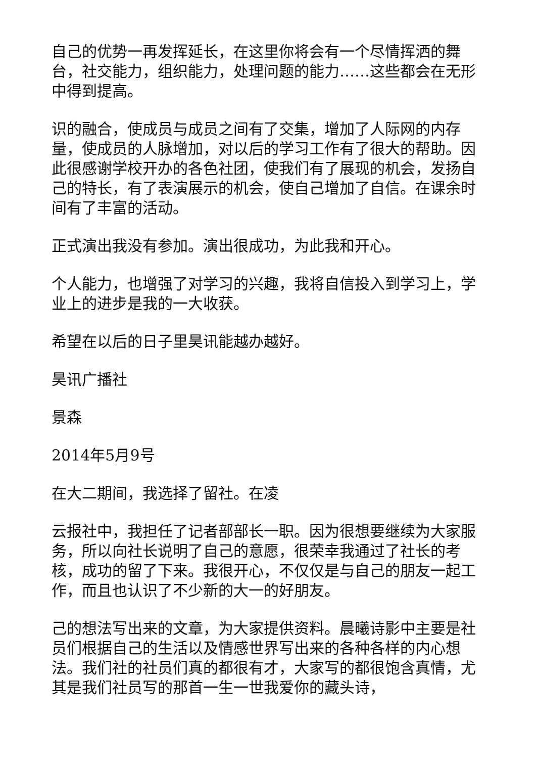自己的优势一再发挥延长，在这里你将会有一个尽情挥洒的舞台，社交能力，组织能力，处理问题的能力……这些都会在无形中得到提高。
识的融合，使成员与成员之间有了交集，增加了人际网的内存量，使成员的人脉增加，对以后的学习工作有了很大的帮助。因此很感谢学校开办的各色社团，使我们有了展现的机会，发扬自己的特长，有了表演展示的机会，使自己增加了自信。在课余时间有了丰富的活动。
正式演出我没有参加。演出很成功，为此我和开心。
个人能力，也增强了对学习的兴趣，我将自信投入到学习上，学业上的进步是我的一大收获。
希望在以后的日子里昊讯能越办越好。
昊讯广播社
景森
2014年5月9号
在大二期间，我选择了留社。在凌
云报社中，我担任了记者部部长一职。因为很想要继续为大家服务，所以向社长说明了自己的意愿，很荣幸我通过了社长的考核，成功的留了下来。我很开心，不仅仅是与自己的朋友一起工作，而且也认识了不少新的大一的好朋友。
己的想法写出来的文章，为大家提供资料。晨曦诗影中主要是社员们根据自己的生活以及情感世界写出来的各种各样的内心想法。我们社的社员们真的都很有才，大家写的都很饱含真情，尤其是我们社员写的那首一生一世我爱你的藏头诗，